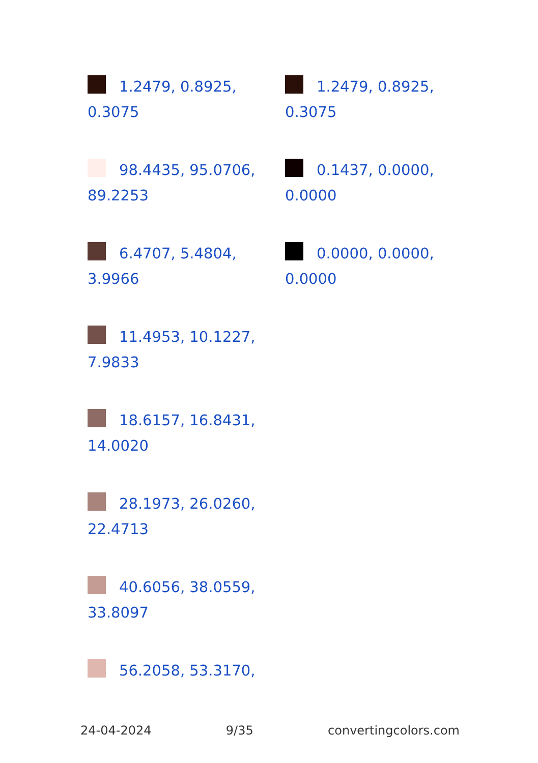1.2479, 0.8925,
0.3075
98.4435, 95.0706,
89.2253
6.4707, 5.4804,
3.9966
11.4953, 10.1227,
7.9833
18.6157, 16.8431,
14.0020
28.1973, 26.0260,
22.4713
40.6056, 38.0559,
33.8097
56.2058, 53.3170,
1.2479, 0.8925,
0.3075
0.1437, 0.0000,
0.0000
0.0000, 0.0000,
0.0000
24-04-2024 9/35 convertingcolors.com